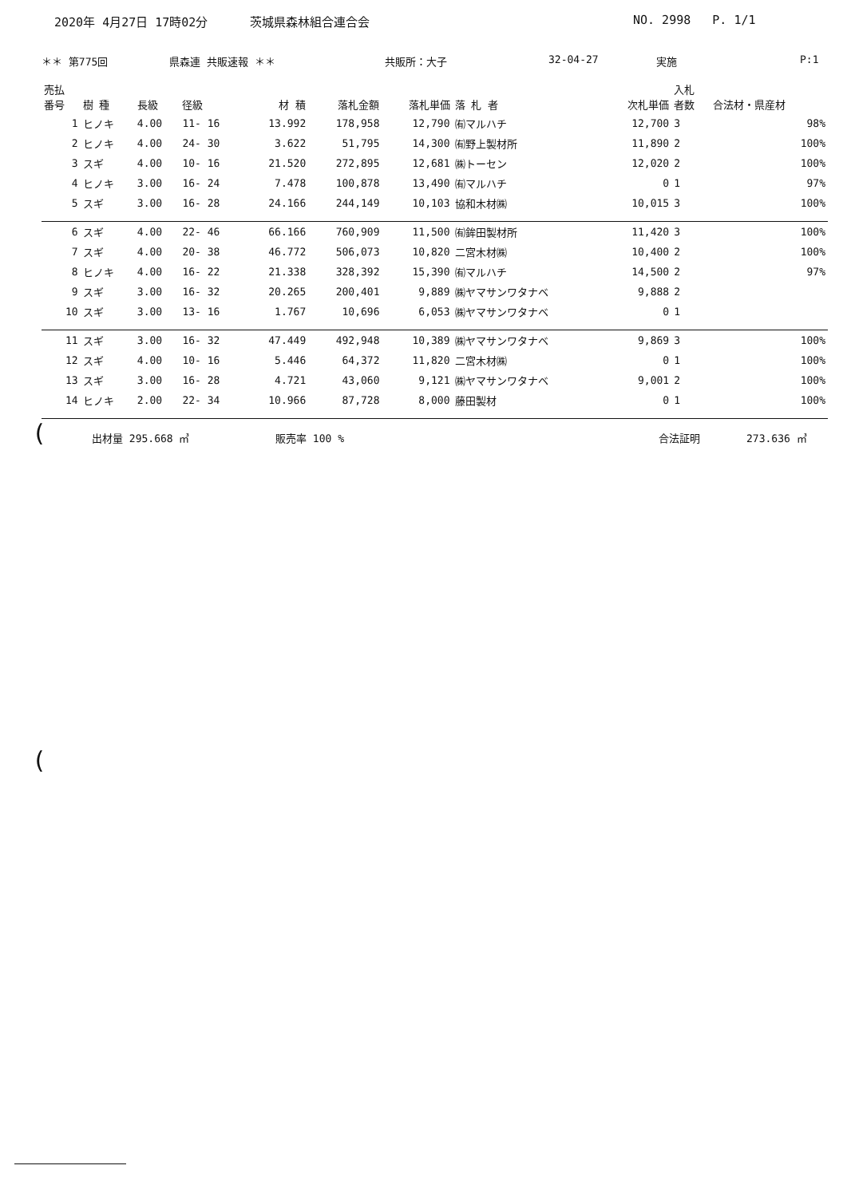2020年 4月27日 17時02分 茨城県森林組合連合会 NO. 2998 P. 1/1
＊＊ 第775回 県森連 共販速報 ＊＊ 共販所：大子 32-04-27 実施 P:1
| 売払 番号 | 樹 種 | 長級 | 径級 | 材 積 | 落札金額 | 落札単価 | 落 札 者 | 次札単価 | 入札 者数 | 合法材・県産材 |
| --- | --- | --- | --- | --- | --- | --- | --- | --- | --- | --- |
| 1 | ヒノキ | 4.00 | 11- 16 | 13.992 | 178,958 | 12,790 | ㈲マルハチ | 12,700 | 3 | 98% |
| 2 | ヒノキ | 4.00 | 24- 30 | 3.622 | 51,795 | 14,300 | ㈲野上製材所 | 11,890 | 2 | 100% |
| 3 | スギ | 4.00 | 10- 16 | 21.520 | 272,895 | 12,681 | ㈱トーセン | 12,020 | 2 | 100% |
| 4 | ヒノキ | 3.00 | 16- 24 | 7.478 | 100,878 | 13,490 | ㈲マルハチ | 0 | 1 | 97% |
| 5 | スギ | 3.00 | 16- 28 | 24.166 | 244,149 | 10,103 | 協和木材㈱ | 10,015 | 3 | 100% |
| 6 | スギ | 4.00 | 22- 46 | 66.166 | 760,909 | 11,500 | ㈲鉾田製材所 | 11,420 | 3 | 100% |
| 7 | スギ | 4.00 | 20- 38 | 46.772 | 506,073 | 10,820 | 二宮木材㈱ | 10,400 | 2 | 100% |
| 8 | ヒノキ | 4.00 | 16- 22 | 21.338 | 328,392 | 15,390 | ㈲マルハチ | 14,500 | 2 | 97% |
| 9 | スギ | 3.00 | 16- 32 | 20.265 | 200,401 | 9,889 | ㈱ヤマサンワタナベ | 9,888 | 2 | |
| 10 | スギ | 3.00 | 13- 16 | 1.767 | 10,696 | 6,053 | ㈱ヤマサンワタナベ | 0 | 1 | |
| 11 | スギ | 3.00 | 16- 32 | 47.449 | 492,948 | 10,389 | ㈱ヤマサンワタナベ | 9,869 | 3 | 100% |
| 12 | スギ | 4.00 | 10- 16 | 5.446 | 64,372 | 11,820 | 二宮木材㈱ | 0 | 1 | 100% |
| 13 | スギ | 3.00 | 16- 28 | 4.721 | 43,060 | 9,121 | ㈱ヤマサンワタナベ | 9,001 | 2 | 100% |
| 14 | ヒノキ | 2.00 | 22- 34 | 10.966 | 87,728 | 8,000 | 藤田製材 | 0 | 1 | 100% |
出材量 295.668 ㎥ 販売率 100 % 合法証明 273.636 ㎥
(
(